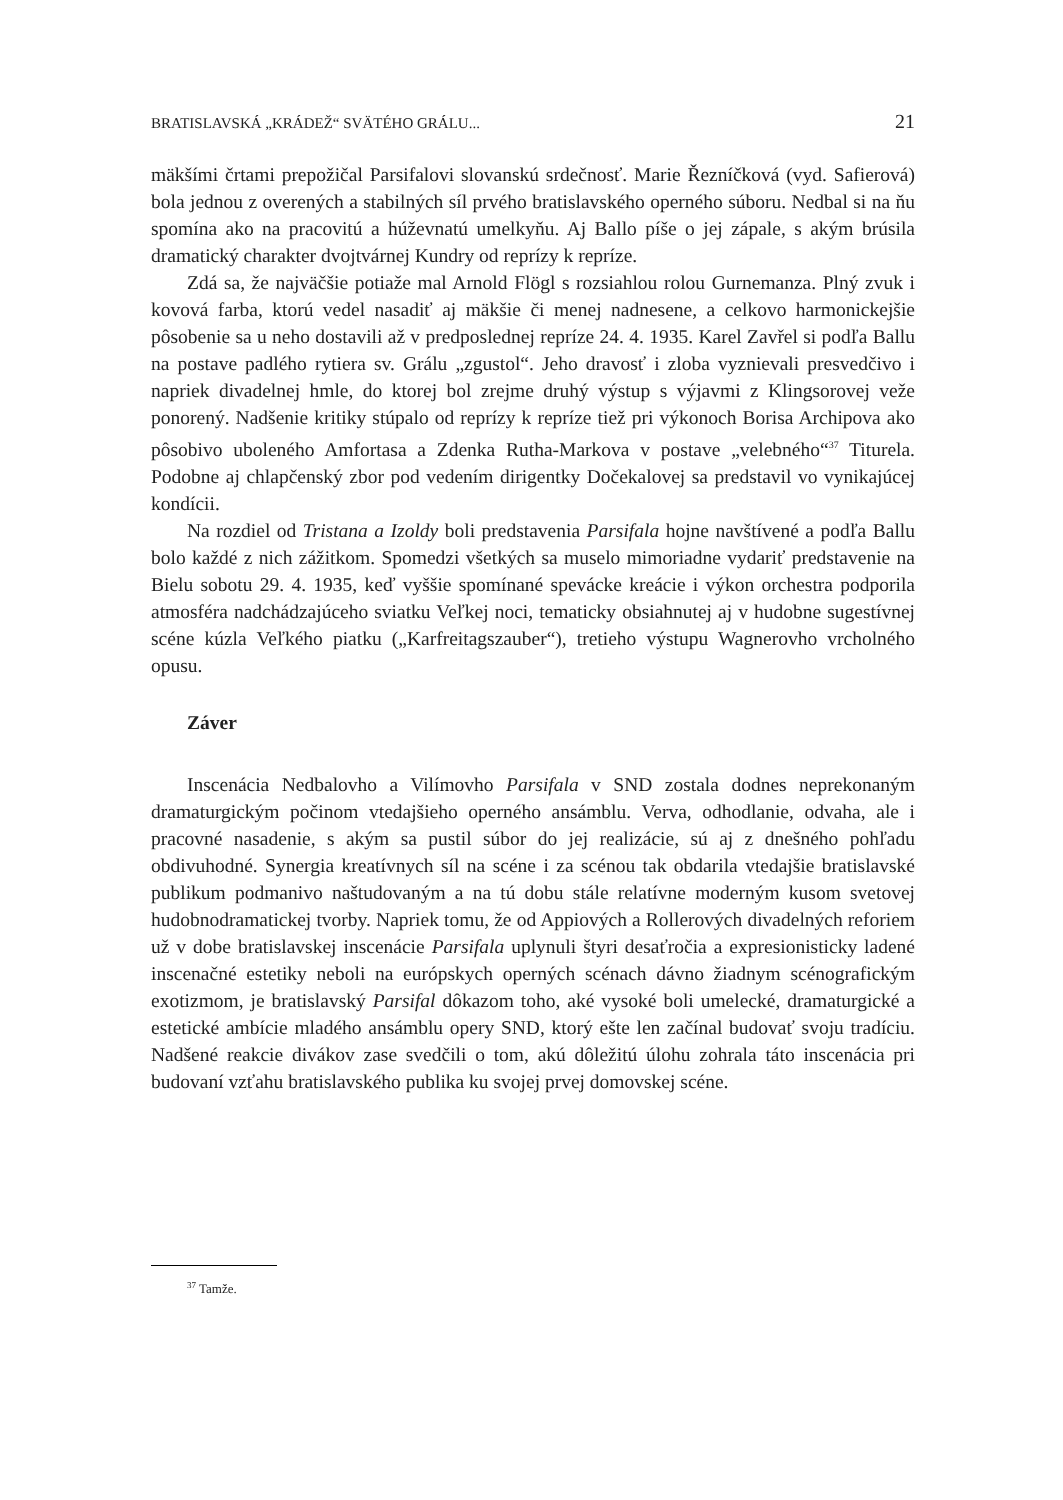BRATISLAVSKÁ „KRÁDEŽ“ SVÄTÉHO GRÁLU... 21
mäkšími črtami prepožičal Parsifalovi slovanskú srdečnosť. Marie Řezníčková (vyd. Safierová) bola jednou z overených a stabilných síl prvého bratislavského operného súboru. Nedbal si na ňu spomína ako na pracovitú a húževnatú umelkyňu. Aj Ballo píše o jej zápale, s akým brúsila dramatický charakter dvojtvárnej Kundry od reprízy k repríze.
Zdá sa, že najväčšie potiaže mal Arnold Flögl s rozsiahlou rolou Gurnemanza. Plný zvuk i kovová farba, ktorú vedel nasadiť aj mäkšie či menej nadnesene, a celkovo harmonickejšie pôsobenie sa u neho dostavili až v predposlednej repríze 24. 4. 1935. Karel Zavřel si podľa Ballu na postave padlého rytiera sv. Grálu „zgustol“. Jeho dravosť i zloba vyznievali presvedčivo i napriek divadelnej hmle, do ktorej bol zrejme druhý výstup s výjavmi z Klingsorovej veže ponorený. Nadšenie kritiky stúpalo od reprízy k repríze tiež pri výkonoch Borisa Archipova ako pôsobivo uboleného Amfortasa a Zdenka Rutha-Markova v postave „velebného“<sup>37</sup> Titurela. Podobne aj chlapčenský zbor pod vedením dirigentky Dočekalovej sa predstavil vo vynikajúcej kondícii.
Na rozdiel od Tristana a Izoldy boli predstavenia Parsifala hojne navštívené a podľa Ballu bolo každé z nich zážitkom. Spomedzi všetkých sa muselo mimoriadne vydariť predstavenie na Bielu sobotu 29. 4. 1935, keď vyššie spomínané spevácke kreácie i výkon orchestra podporila atmosféra nadchádzajúceho sviatku Veľkej noci, tematicky obsiahnutej aj v hudobne sugestívnej scéne kúzla Veľkého piatku („Karfreitagszauber“), tretieho výstupu Wagnerovho vrcholného opusu.
Záver
Inscenácia Nedbalovho a Vilímovho Parsifala v SND zostala dodnes neprekonaným dramaturgickým počinom vtedajšieho operného ansámblu. Verva, odhodlanie, odvaha, ale i pracovné nasadenie, s akým sa pustil súbor do jej realizácie, sú aj z dnešného pohľadu obdivuhodné. Synergia kreatívnych síl na scéne i za scénou tak obdarila vtedajšie bratislavské publikum podmanivo naštudovaným a na tú dobu stále relatívne moderným kusom svetovej hudobnodramatickej tvorby. Napriek tomu, že od Appiových a Rollerových divadelných reforiem už v dobe bratislavskej inscenácie Parsifala uplynuli štyri desaťročia a expresionisticky ladené inscenačné estetiky neboli na európskych operných scénach dávno žiadnym scénografickým exotizmom, je bratislavský Parsifal dôkazom toho, aké vysoké boli umelecké, dramaturgické a estetické ambície mladého ansámblu opery SND, ktorý ešte len začínal budovať svoju tradíciu. Nadšené reakcie divákov zase svedčili o tom, akú dôležitú úlohu zohrala táto inscenácia pri budovaní vzťahu bratislavského publika ku svojej prvej domovskej scéne.
<sup>37</sup> Tamže.